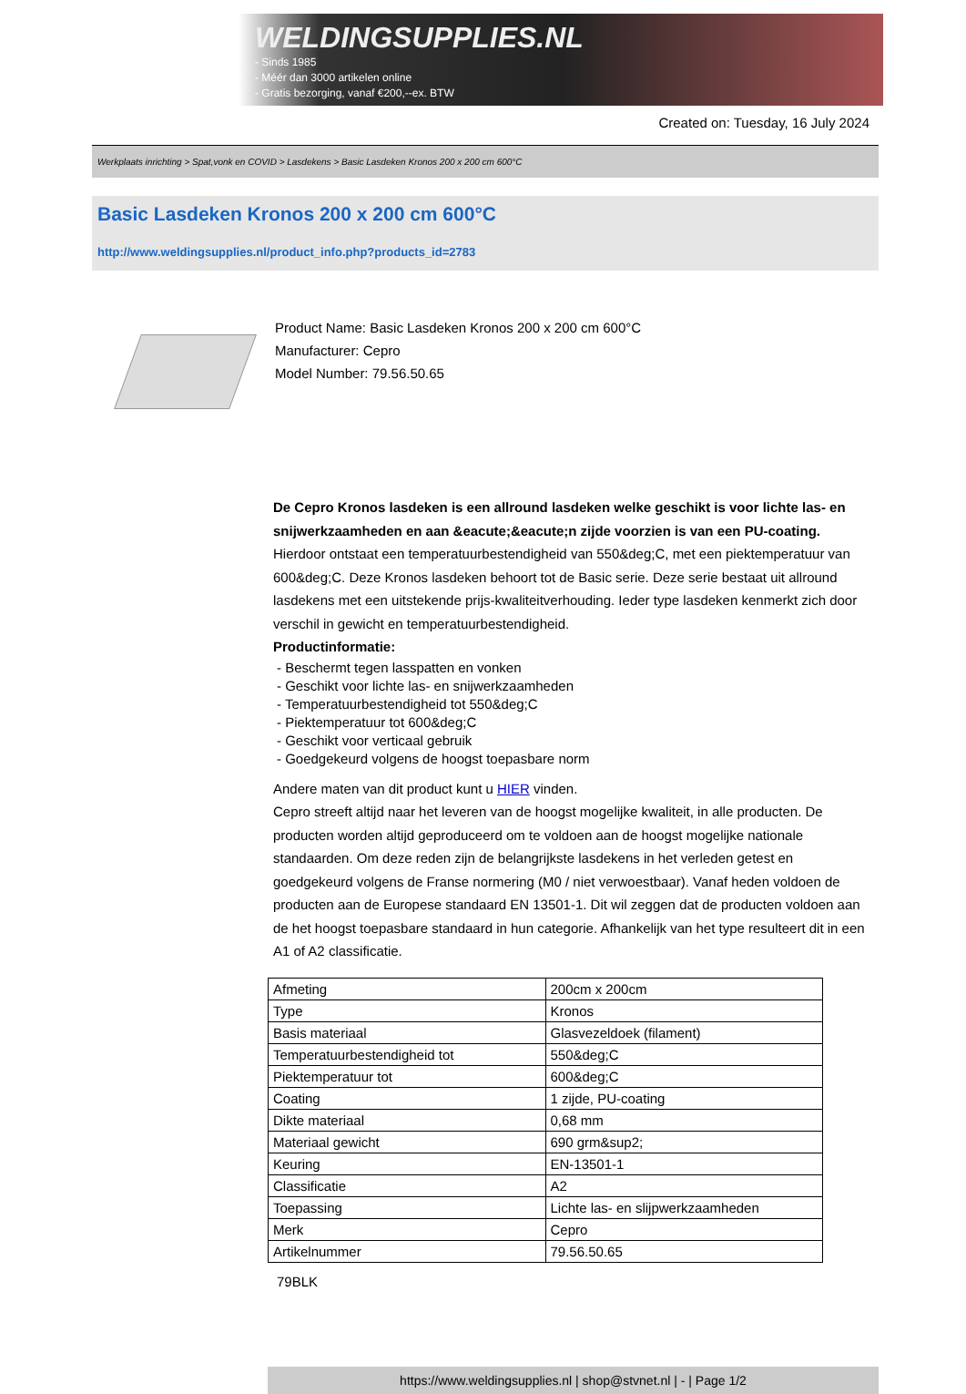WELDINGSUPPLIES.NL
- Sinds 1985
- Méér dan 3000 artikelen online
- Gratis bezorging, vanaf €200,--ex. BTW
Created on: Tuesday, 16 July 2024
Werkplaats inrichting > Spat,vonk en COVID > Lasdekens > Basic Lasdeken Kronos 200 x 200 cm 600°C
Basic Lasdeken Kronos 200 x 200 cm 600°C
http://www.weldingsupplies.nl/product_info.php?products_id=2783
Product Name: Basic Lasdeken Kronos 200 x 200 cm 600°C
Manufacturer: Cepro
Model Number: 79.56.50.65
De Cepro Kronos lasdeken is een allround lasdeken welke geschikt is voor lichte las- en snijwerkzaamheden en aan &eacute;&eacute;n zijde voorzien is van een PU-coating. Hierdoor ontstaat een temperatuurbestendigheid van 550&deg;C, met een piektemperatuur van 600&deg;C. Deze Kronos lasdeken behoort tot de Basic serie. Deze serie bestaat uit allround lasdekens met een uitstekende prijs-kwaliteitverhouding. Ieder type lasdeken kenmerkt zich door verschil in gewicht en temperatuurbestendigheid.
Productinformatie:
- Beschermt tegen lasspatten en vonken
- Geschikt voor lichte las- en snijwerkzaamheden
- Temperatuurbestendigheid tot 550&deg;C
- Piektemperatuur tot 600&deg;C
- Geschikt voor verticaal gebruik
- Goedgekeurd volgens de hoogst toepasbare norm
Andere maten van dit product kunt u HIER vinden.
Cepro streeft altijd naar het leveren van de hoogst mogelijke kwaliteit, in alle producten. De producten worden altijd geproduceerd om te voldoen aan de hoogst mogelijke nationale standaarden. Om deze reden zijn de belangrijkste lasdekens in het verleden getest en goedgekeurd volgens de Franse normering (M0 / niet verwoestbaar). Vanaf heden voldoen de producten aan de Europese standaard EN 13501-1. Dit wil zeggen dat de producten voldoen aan de het hoogst toepasbare standaard in hun categorie. Afhankelijk van het type resulteert dit in een A1 of A2 classificatie.
| Afmeting | 200cm x 200cm |
| Type | Kronos |
| Basis materiaal | Glasvezeldoek (filament) |
| Temperatuurbestendigheid tot | 550&deg;C |
| Piektemperatuur tot | 600&deg;C |
| Coating | 1 zijde, PU-coating |
| Dikte materiaal | 0,68 mm |
| Materiaal gewicht | 690 grm&sup2; |
| Keuring | EN-13501-1 |
| Classificatie | A2 |
| Toepassing | Lichte las- en slijpwerkzaamheden |
| Merk | Cepro |
| Artikelnummer | 79.56.50.65 |
79BLK
https://www.weldingsupplies.nl | shop@stvnet.nl | - | Page 1/2